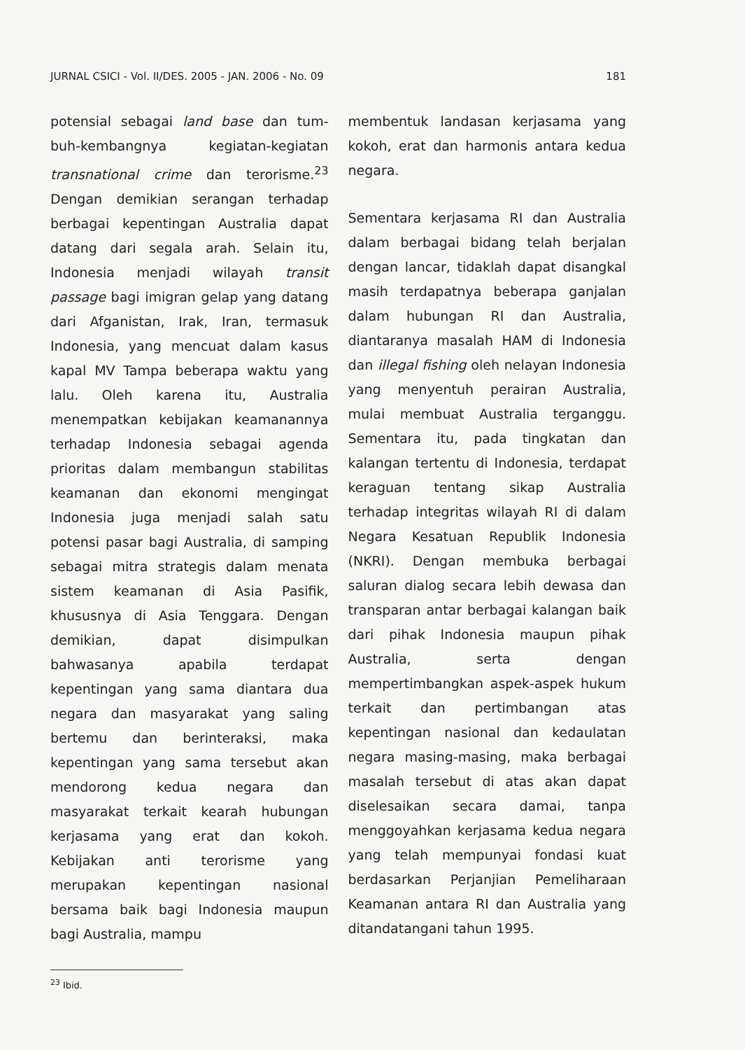JURNAL CSICI - Vol. II/DES. 2005 - JAN. 2006 - No. 09 181
potensial sebagai land base dan tum-buh-kembangnya kegiatan-kegiatan transnational crime dan terorisme.<sup>23</sup> Dengan demikian serangan terhadap berbagai kepentingan Australia dapat datang dari segala arah. Selain itu, Indonesia menjadi wilayah transit passage bagi imigran gelap yang datang dari Afganistan, Irak, Iran, termasuk Indonesia, yang mencuat dalam kasus kapal MV Tampa beberapa waktu yang lalu. Oleh karena itu, Australia menempatkan kebijakan keamanannya terhadap Indonesia sebagai agenda prioritas dalam membangun stabilitas keamanan dan ekonomi mengingat Indonesia juga menjadi salah satu potensi pasar bagi Australia, di samping sebagai mitra strategis dalam menata sistem keamanan di Asia Pasifik, khususnya di Asia Tenggara. Dengan demikian, dapat disimpulkan bahwasanya apabila terdapat kepentingan yang sama diantara dua negara dan masyarakat yang saling bertemu dan berinteraksi, maka kepentingan yang sama tersebut akan mendorong kedua negara dan masyarakat terkait kearah hubungan kerjasama yang erat dan kokoh. Kebijakan anti terorisme yang merupakan kepentingan nasional bersama baik bagi Indonesia maupun bagi Australia, mampu
<sup>23</sup> Ibid.
membentuk landasan kerjasama yang kokoh, erat dan harmonis antara kedua negara.
Sementara kerjasama RI dan Australia dalam berbagai bidang telah berjalan dengan lancar, tidaklah dapat disangkal masih terdapatnya beberapa ganjalan dalam hubungan RI dan Australia, diantaranya masalah HAM di Indonesia dan illegal fishing oleh nelayan Indonesia yang menyentuh perairan Australia, mulai membuat Australia terganggu. Sementara itu, pada tingkatan dan kalangan tertentu di Indonesia, terdapat keraguan tentang sikap Australia terhadap integritas wilayah RI di dalam Negara Kesatuan Republik Indonesia (NKRI). Dengan membuka berbagai saluran dialog secara lebih dewasa dan transparan antar berbagai kalangan baik dari pihak Indonesia maupun pihak Australia, serta dengan mempertimbangkan aspek-aspek hukum terkait dan pertimbangan atas kepentingan nasional dan kedaulatan negara masing-masing, maka berbagai masalah tersebut di atas akan dapat diselesaikan secara damai, tanpa menggoyahkan kerjasama kedua negara yang telah mempunyai fondasi kuat berdasarkan Perjanjian Pemeliharaan Keamanan antara RI dan Australia yang ditandatangani tahun 1995.